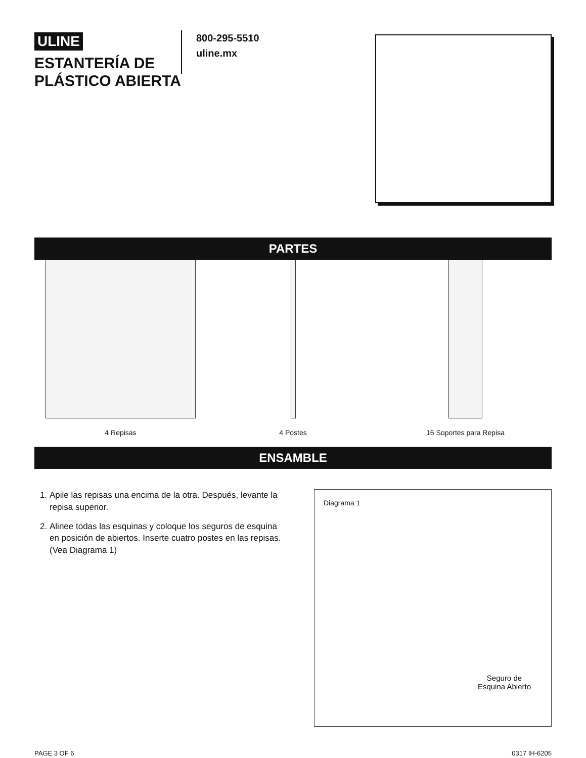ULINE
ESTANTERÍA DE PLÁSTICO ABIERTA
800-295-5510
uline.mx
PARTES
4 Repisas 4 Postes 16 Soportes para Repisa
ENSAMBLE
1. Apile las repisas una encima de la otra. Después, levante la repisa superior.
2. Alinee todas las esquinas y coloque los seguros de esquina en posición de abiertos. Inserte cuatro postes en las repisas. (Vea Diagrama 1)
Diagrama 1
Seguro de
Esquina Abierto
PAGE 3 OF 6 0317 IH-6205